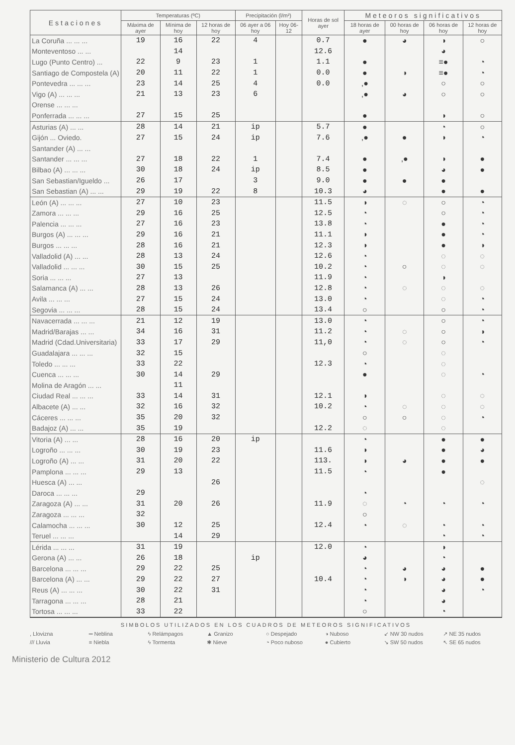| Estaciones | Temperaturas (ºC) | | | Precipitación (l/m²) | | Horas de sol ayer | Meteoros significativos | | | |
| --- | --- | --- | --- | --- | --- | --- | --- | --- | --- | --- |
| | Máxima de ayer | Mínima de hoy | 12 horas de hoy | 06 ayer a 06 hoy | Hoy 06-12 | | 18 horas de ayer | 00 horas de hoy | 06 horas de hoy | 12 horas de hoy |
| La Coruña ... ... ... | 19 | 16 | 22 | 4 | | 0.7 | ● | ◕ | ◑ | ○ |
| Monteventoso ... ... | | 14 | | | | 12.6 | | | ◕ | |
| Lugo (Punto Centro) ... | 22 | 9 | 23 | 1 | | 1.1 | ● | | ≡● | ◔ |
| Santiago de Compostela (A) | 20 | 11 | 22 | 1 | | 0.0 | ● | ◑ | ≡● | ◔ |
| Pontevedra ... ... ... | 23 | 14 | 25 | 4 | | 0.0 | ,● | | ○ | ○ |
| Vigo (A) ... ... ... | 21 | 13 | 23 | 6 | | | ,● | ◕ | ○ | ○ |
| Orense ... ... ... | | | | | | | | | | |
| Ponferrada ... ... ... | 27 | 15 | 25 | | | | ● | | ◑ | ○ |
| Asturias (A) ... ... | 28 | 14 | 21 | ip | | 5.7 | ● | | ◔ | ○ |
| Gijón ... Oviedo. | 27 | 15 | 24 | ip | | 7.6 | ,● | ● | ◑ | ◔ |
| Santander (A) ... ... | | | | | | | | | | |
| Santander ... ... ... | 27 | 18 | 22 | 1 | | 7.4 | ● | ,● | ◑ | ● |
| Bilbao (A) ... ... ... | 30 | 18 | 24 | ip | | 8.5 | ● | | ◕ | ● |
| San Sebastian/Igueldo ... | 26 | 17 | | 3 | | 9.0 | ● | ● | ● | |
| San Sebastian (A) ... ... | 29 | 19 | 22 | 8 | | 10.3 | ◕ | | ● | ● |
| León (A) ... ... ... | 27 | 10 | 23 | | | 11.5 | ◑ | ◌ | ○ | ◔ |
| Zamora ... ... ... | 29 | 16 | 25 | | | 12.5 | ◔ | | ○ | ◔ |
| Palencia ... ... ... | 27 | 16 | 23 | | | 13.8 | ◔ | | ● | ◔ |
| Burgos (A) ... ... ... | 29 | 16 | 21 | | | 11.1 | ◑ | | ● | ◔ |
| Burgos ... ... ... | 28 | 16 | 21 | | | 12.3 | ◑ | | ● | ◑ |
| Valladolid (A) ... ... | 28 | 13 | 24 | | | 12.6 | ◔ | | ◌ | ◌ |
| Valladolid ... ... ... | 30 | 15 | 25 | | | 10.2 | ◔ | ○ | ◌ | ◌ |
| Soria ... ... ... | 27 | 13 | | | | 11.9 | ◔ | | ◑ | |
| Salamanca (A) ... ... | 28 | 13 | 26 | | | 12.8 | ◔ | ◌ | ◌ | ◌ |
| Avila ... ... ... | 27 | 15 | 24 | | | 13.0 | ◔ | | ◌ | ◔ |
| Segovia ... ... ... | 28 | 15 | 24 | | | 13.4 | ○ | | ○ | ◔ |
| Navacerrada ... ... ... | 21 | 12 | 19 | | | 13.0 | ◔ | | ○ | ◔ |
| Madrid/Barajas ... ... | 34 | 16 | 31 | | | 11.2 | ◔ | ◌ | ○ | ◑ |
| Madrid (Cdad.Universitaria) | 33 | 17 | 29 | | | 11,0 | ◔ | ◌ | ○ | ◔ |
| Guadalajara ... ... ... | 32 | 15 | | | | | ○ | | ◌ | |
| Toledo ... ... ... | 33 | 22 | | | | 12.3 | ◔ | | ◌ | |
| Cuenca ... ... ... | 30 | 14 | 29 | | | | ● | | ◌ | ◔ |
| Molina de Aragón ... ... | | 11 | | | | | | | | |
| Ciudad Real ... ... ... | 33 | 14 | 31 | | | 12.1 | ◑ | | ◌ | ◌ |
| Albacete (A) ... ... | 32 | 16 | 32 | | | 10.2 | ◔ | ◌ | ◌ | ◌ |
| Cáceres ... ... ... | 35 | 20 | 32 | | | | ○ | ○ | ◌ | ◔ |
| Badajoz (A) ... ... | 35 | 19 | | | | 12.2 | ◌ | | ◌ | |
| Vitoria (A) ... ... | 28 | 16 | 20 | ip | | | ◔ | | ● | ● |
| Logroño ... ... ... | 30 | 19 | 23 | | | 11.6 | ◑ | | ● | ◕ |
| Logroño (A) ... ... | 31 | 20 | 22 | | | 113. | ◑ | ◕ | ● | ● |
| Pamplona ... ... ... | 29 | 13 | | | | 11.5 | ◔ | | ● | |
| Huesca (A) ... ... | | | 26 | | | | | | | ◌ |
| Daroca ... ... ... | 29 | | | | | | ◔ | | | |
| Zaragoza (A) ... ... | 31 | 20 | 26 | | | 11.9 | ◌ | ◔ | ◔ | ◔ |
| Zaragoza ... ... ... | 32 | | | | | | ○ | | | |
| Calamocha ... ... ... | 30 | 12 | 25 | | | 12.4 | ◔ | ◌ | ◔ | ◔ |
| Teruel ... ... ... | | 14 | 29 | | | | | | ◔ | ◔ |
| Lérida ... ... ... | 31 | 19 | | | | 12.0 | ◔ | | ◑ | |
| Gerona (A) ... ... | 26 | 18 | | ip | | | ◕ | | ◔ | |
| Barcelona ... ... ... | 29 | 22 | 25 | | | | ◔ | ◕ | ◕ | ● |
| Barcelona (A) ... ... | 29 | 22 | 27 | | | 10.4 | ◔ | ◑ | ◕ | ● |
| Reus (A) ... ... ... | 30 | 22 | 31 | | | | ◔ | | ◕ | ◔ |
| Tarragona ... ... ... | 28 | 21 | | | | | ◔ | | ◕ | |
| Tortosa ... ... ... | 33 | 22 | | | | | ○ | | ◔ | |
SIMBOLOS UTILIZADOS EN LOS CUADROS DE METEOROS SIGNIFICATIVOS
, Llovizna ═ Neblina ϟ Relámpagos ▲ Granizo ○ Despejado ◑ Nuboso ↙ NW 30 nudos ↗ NE 35 nudos /// Lluvia ≡ Niebla ϟ Tormenta ✱ Nieve ◔ Poco nuboso ● Cubierto ↘ SW 50 nudos ↖ SE 65 nudos
Ministerio de Cultura 2012